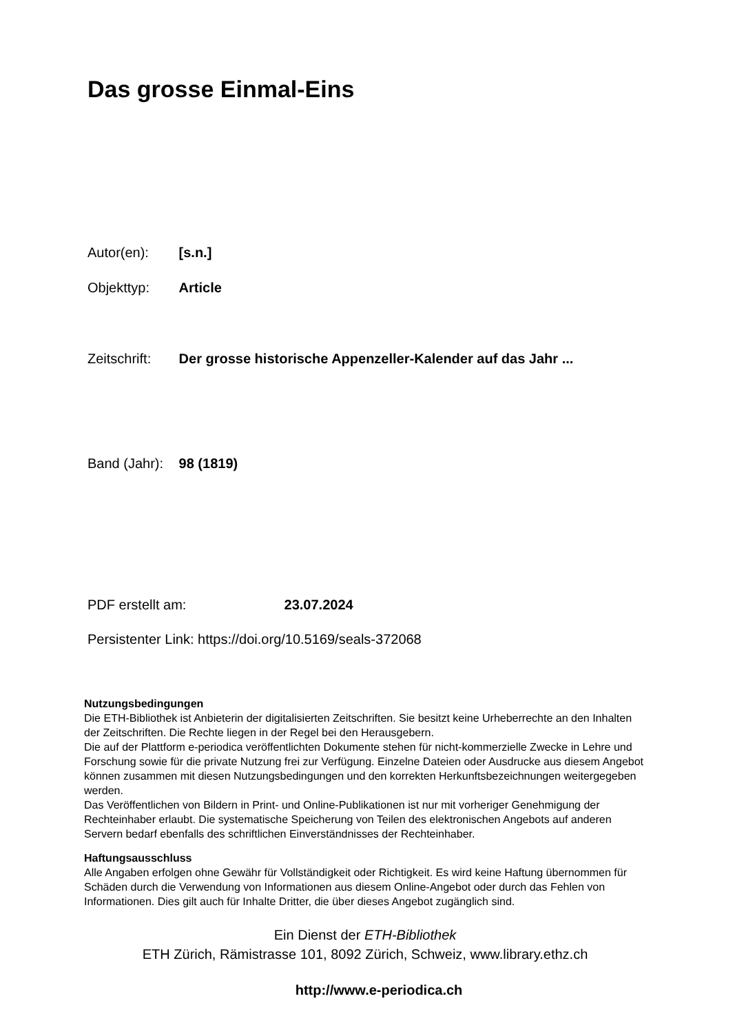Das grosse Einmal-Eins
Autor(en): [s.n.]
Objekttyp: Article
Zeitschrift: Der grosse historische Appenzeller-Kalender auf das Jahr ...
Band (Jahr): 98 (1819)
PDF erstellt am: 23.07.2024
Persistenter Link: https://doi.org/10.5169/seals-372068
Nutzungsbedingungen
Die ETH-Bibliothek ist Anbieterin der digitalisierten Zeitschriften. Sie besitzt keine Urheberrechte an den Inhalten der Zeitschriften. Die Rechte liegen in der Regel bei den Herausgebern.
Die auf der Plattform e-periodica veröffentlichten Dokumente stehen für nicht-kommerzielle Zwecke in Lehre und Forschung sowie für die private Nutzung frei zur Verfügung. Einzelne Dateien oder Ausdrucke aus diesem Angebot können zusammen mit diesen Nutzungsbedingungen und den korrekten Herkunftsbezeichnungen weitergegeben werden.
Das Veröffentlichen von Bildern in Print- und Online-Publikationen ist nur mit vorheriger Genehmigung der Rechteinhaber erlaubt. Die systematische Speicherung von Teilen des elektronischen Angebots auf anderen Servern bedarf ebenfalls des schriftlichen Einverständnisses der Rechteinhaber.
Haftungsausschluss
Alle Angaben erfolgen ohne Gewähr für Vollständigkeit oder Richtigkeit. Es wird keine Haftung übernommen für Schäden durch die Verwendung von Informationen aus diesem Online-Angebot oder durch das Fehlen von Informationen. Dies gilt auch für Inhalte Dritter, die über dieses Angebot zugänglich sind.
Ein Dienst der ETH-Bibliothek
ETH Zürich, Rämistrasse 101, 8092 Zürich, Schweiz, www.library.ethz.ch
http://www.e-periodica.ch